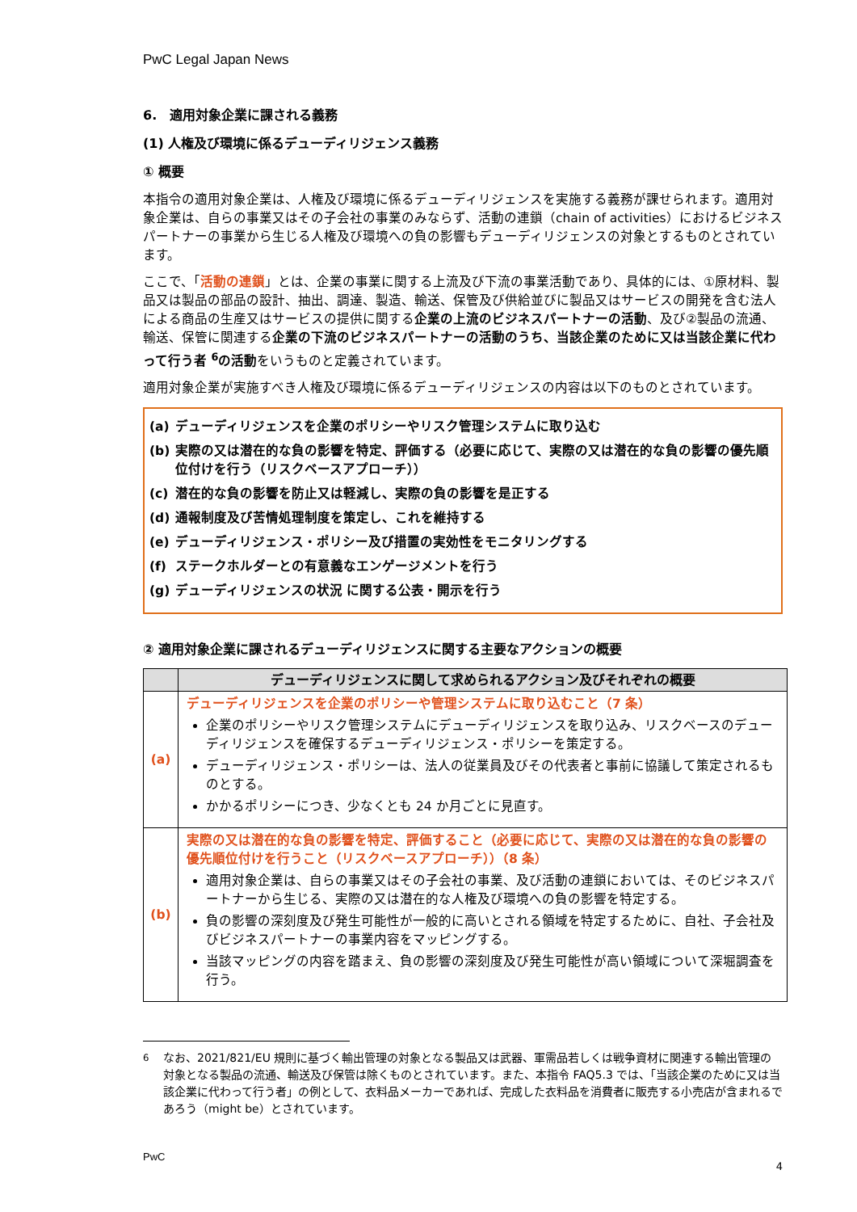PwC Legal Japan News
6.　適用対象企業に課される義務
(1) 人権及び環境に係るデューディリジェンス義務
① 概要
本指令の適用対象企業は、人権及び環境に係るデューディリジェンスを実施する義務が課せられます。適用対象企業は、自らの事業又はその子会社の事業のみならず、活動の連鎖（chain of activities）におけるビジネスパートナーの事業から生じる人権及び環境への負の影響もデューディリジェンスの対象とするものとされています。
ここで、「活動の連鎖」とは、企業の事業に関する上流及び下流の事業活動であり、具体的には、①原材料、製品又は製品の部品の設計、抽出、調達、製造、輸送、保管及び供給並びに製品又はサービスの開発を含む法人による商品の生産又はサービスの提供に関する企業の上流のビジネスパートナーの活動、及び②製品の流通、輸送、保管に関連する企業の下流のビジネスパートナーの活動のうち、当該企業のために又は当該企業に代わって行う者 <sup>6</sup>の活動をいうものと定義されています。
適用対象企業が実施すべき人権及び環境に係るデューディリジェンスの内容は以下のものとされています。
(a) デューディリジェンスを企業のポリシーやリスク管理システムに取り込む
(b) 実際の又は潜在的な負の影響を特定、評価する（必要に応じて、実際の又は潜在的な負の影響の優先順位付けを行う（リスクベースアプローチ））
(c) 潜在的な負の影響を防止又は軽減し、実際の負の影響を是正する
(d) 通報制度及び苦情処理制度を策定し、これを維持する
(e) デューディリジェンス・ポリシー及び措置の実効性をモニタリングする
(f) ステークホルダーとの有意義なエンゲージメントを行う
(g) デューディリジェンスの状況 に関する公表・開示を行う
② 適用対象企業に課されるデューディリジェンスに関する主要なアクションの概要
| | デューディリジェンスに関して求められるアクション及びそれぞれの概要 |
| --- | --- |
| (a) | デューディリジェンスを企業のポリシーや管理システムに取り込むこと（7 条） 企業のポリシーやリスク管理システムにデューディリジェンスを取り込み、リスクベースのデューディリジェンスを確保するデューディリジェンス・ポリシーを策定する。 デューディリジェンス・ポリシーは、法人の従業員及びその代表者と事前に協議して策定されるものとする。 かかるポリシーにつき、少なくとも 24 か月ごとに見直す。 |
| (b) | 実際の又は潜在的な負の影響を特定、評価すること（必要に応じて、実際の又は潜在的な負の影響の優先順位付けを行うこと（リスクベースアプローチ））（8 条） 適用対象企業は、自らの事業又はその子会社の事業、及び活動の連鎖においては、そのビジネスパートナーから生じる、実際の又は潜在的な人権及び環境への負の影響を特定する。 負の影響の深刻度及び発生可能性が一般的に高いとされる領域を特定するために、自社、子会社及びビジネスパートナーの事業内容をマッピングする。 当該マッピングの内容を踏まえ、負の影響の深刻度及び発生可能性が高い領域について深堀調査を行う。 |
<sup>6</sup> なお、2021/821/EU 規則に基づく輸出管理の対象となる製品又は武器、軍需品若しくは戦争資材に関連する輸出管理の対象となる製品の流通、輸送及び保管は除くものとされています。また、本指令 FAQ5.3 では、「当該企業のために又は当該企業に代わって行う者」の例として、衣料品メーカーであれば、完成した衣料品を消費者に販売する小売店が含まれるであろう（might be）とされています。
PwC
4